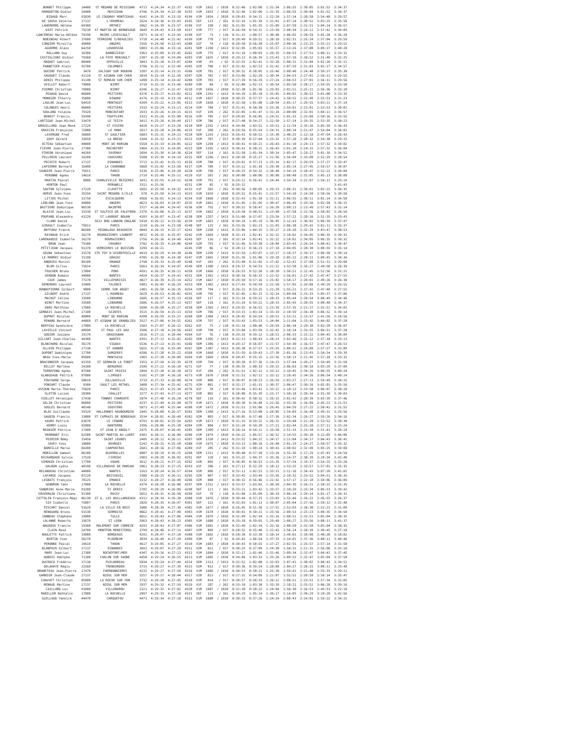| BONNET Philippe | 24400 | ST MEDARD DE MISSIDAN | 4713 | 4:24:34 | 4:22:37 | 4192 | V1M | 1652 | / 1810 | 0:32:46 | 1:02:06 | 1:31:34 | 2:06:55 | 2:30:05 | 3:01:52 | 3:34:37 |
| MARQUETON Didier | 24400 | MUSSIDAN | 4746 | 4:24:34 | 4:22:38 | 4193 | V1M | 1653 | / 1810 | 0:32:46 | 1:02:06 | 1:31:35 | 2:06:55 | 2:30:04 | 3:01:52 | 3:34:37 |
| BIDAUD Marc | 91830 | LE COUDRAY MONTCEAUX | 4142 | 4:24:35 | 4:23:19 | 4194 | V1M | 1654 | / 1810 | 0:28:03 | 0:54:11 | 1:22:20 | 1:57:14 | 2:20:50 | 2:54:48 | 3:29:57 |
| DE SOUSA Valérie | 17137 | L'HOUMEAU | 2624 | 4:24:36 | 4:23:03 | 4195 | SEF | 113 | / 161 | 0:32:16 | 1:01:39 | 1:31:01 | 2:07:14 | 2:30:52 | 3:03:25 | 3:35:56 |
| LAHERERRE Hélène | 64300 | ORTHEZ | 2662 | 4:24:39 | 4:23:57 | 4196 | V1F | 198 | / 262 | 0:31:02 | 1:01:35 | 1:31:09 | 2:07:50 | 2:31:51 | 3:04:14 | 3:36:57 |
| DIOT Patrick | 79230 | ST MARTIN DE BERNEGOUE | 3649 | 4:24:43 | 4:23:50 | 4197 | V2M | 777 | / 917 | 0:26:58 | 0:54:31 | 1:23:50 | 2:00:34 | 2:24:11 | 2:57:42 | 3:34:09 |
| LANCEREAU Marie-Hélène | 79190 | MAIRE LEVESCAULT | 2873 | 4:24:47 | 4:23:45 | 4198 | V2F | 73 | / 110 | 0:31:15 | 1:00:57 | 1:30:48 | 2:06:02 | 2:28:59 | 3:01:28 | 3:36:20 |
| BOBINEAU Albert | 37600 | FERRIERE S/BEAULIEU | 3718 | 4:24:48 | 4:22:42 | 4199 | V2M | 778 | / 917 | 0:28:49 | 0:59:51 | 1:28:18 | 2:02:31 | 2:25:24 | 2:57:04 | 3:29:59 |
| CORDIER Mireille | 49000 | ANGERS | 2556 | 4:24:50 | 4:23:43 | 4200 | V2F | 74 | / 110 | 0:28:50 | 0:56:38 | 1:25:07 | 2:00:36 | 2:23:25 | 2:55:21 | 3:29:51 |
| AGUERRE Alain | 64250 | LOUHOSSOA | 5003 | 4:25:06 | 4:23:14 | 4201 | SEM | 1290 | / 1413 | 0:32:05 | 1:05:03 | 1:35:57 | 2:13:26 | 2:37:00 | 3:09:27 | 3:40:20 |
| ROLLAND Guy | 16300 | BARBEZIEUX | 3363 | 4:25:09 | 4:23:45 | 4202 | V2M | 779 | / 917 | 0:31:10 | 1:00:03 | 1:29:35 | 2:04:53 | 2:27:51 | 3:00:11 | 3:33:32 |
| CASTIGLIONI Didier | 79360 | LA FOYE MONJAULT | 2307 | 4:25:10 | 4:24:04 | 4203 | V1M | 1655 | / 1810 | 0:29:13 | 0:56:39 | 1:23:43 | 1:57:10 | 2:18:52 | 2:51:40 | 3:32:25 |
| MAQUET Gabriel | 80400 | EPPEVILLE | 3843 | 4:25:10 | 4:23:07 | 4204 | V3M | 83 | / 92 | 0:32:55 | 1:02:41 | 1:32:20 | 2:08:31 | 2:31:04 | 3:02:20 | 3:35:11 |
| PANNETIER Alain | 92700 | COLOMBES | 3796 | 4:25:11 | 4:22:49 | 4205 | V2M | 780 | / 917 | 0:32:42 | 1:02:22 | 1:31:42 | 2:07:29 | 2:31:03 | 3:02:17 | 3:34:57 |
| DUCERF Patrick | 3470 | SALIGNY SUR ROUDON | 3287 | 4:25:14 | 4:23:31 | 4206 | V2M | 781 | / 917 | 0:30:32 | 0:58:05 | 1:25:46 | 2:00:40 | 2:24:40 | 2:59:27 | 3:35:38 |
| SAUQUET Claude | 41110 | ST AIGNAN SUR CHER | 3834 | 4:25:14 | 4:22:56 | 4207 | V2M | 782 | / 917 | 0:33:06 | 1:02:20 | 1:30:34 | 2:04:53 | 2:27:01 | 2:56:11 | 3:29:55 |
| DENIS Philippe | 41140 | ST ROMAIN SUR CHER | 1490 | 4:25:14 | 4:24:42 | 4208 | V2M | 783 | / 917 | 0:27:39 | 0:56:29 | 1:27:24 | 2:04:53 | 2:27:01 | 2:56:11 | 3:29:56 |
| VEILLET Robert | 79000 | NIORT | 3710 | 4:25:15 | 4:23:46 | 4209 | V3M | 84 | / 92 | 0:32:00 | 1:02:13 | 1:30:54 | 2:05:50 | 2:28:17 | 2:59:55 | 3:33:58 |
| PIERRE Christian | 79000 | NIORT | 4246 | 4:25:17 | 4:22:47 | 4210 | V1M | 1656 | / 1810 | 0:32:38 | 1:01:36 | 1:29:03 | 2:02:51 | 2:25:21 | 2:56:36 | 3:33:10 |
| PEUAUD David | 86000 | POITIERS | 4376 | 4:25:17 | 4:23:02 | 4211 | SEM | 1291 | / 1413 | 0:34:29 | 1:05:18 | 1:35:05 | 2:09:02 | 2:30:52 | 3:01:00 | 3:33:35 |
| MONNIER Thierry | 35800 | DINARD | 4176 | 4:25:19 | 4:23:10 | 4212 | V1M | 1657 | / 1810 | 0:30:55 | 0:57:37 | 1:24:42 | 1:58:52 | 2:22:49 | 2:55:53 | 3:31:23 |
| LAULHE Jean-Luc | 64410 | MONTAGUT | 4349 | 4:25:22 | 4:23:05 | 4213 | V1M | 1658 | / 1810 | 0:32:50 | 1:01:08 | 1:28:54 | 2:05:17 | 2:29:55 | 3:03:21 | 3:37:14 |
| COLONGES Henri | 86000 | POITIERS | 3333 | 4:25:24 | 4:23:13 | 4214 | V2M | 784 | / 917 | 0:31:41 | 0:58:38 | 1:25:36 | 1:59:01 | 2:21:01 | 2:53:53 | 3:30:01 |
| SOULARD Yolaine | 79320 | MONCOUTANT | 2933 | 4:25:26 | 4:24:15 | 4215 | V1F | 199 | / 262 | 0:32:05 | 1:01:47 | 1:31:24 | 2:08:00 | 2:32:01 | 3:04:11 | 3:36:57 |
| BENOIT Francis | 59390 | TOUFFLERS | 3331 | 4:25:26 | 4:25:00 | 4216 | V2M | 785 | / 917 | 0:28:02 | 0:56:05 | 1:24:52 | 2:01:33 | 2:25:08 | 2:58:16 | 3:33:55 |
| LARTIGUE Jean-Michel | 33470 | LE TEICH | 3411 | 4:25:26 | 4:24:49 | 4217 | V2M | 786 | / 917 | 0:27:48 | 0:54:27 | 1:22:50 | 1:57:14 | 2:19:35 | 2:53:35 | 3:30:23 |
| DROUILLARD Jean-René | 17220 | ST VIVIEN | 4420 | 4:25:27 | 4:23:24 | 4218 | SEM | 1292 | / 1413 | 0:34:04 | 1:03:51 | 1:33:51 | 2:11:54 | 2:35:26 | 3:05:59 | 3:36:43 |
| GRASSIN Françoise | 72000 | LE MANS | 2617 | 4:25:28 | 4:24:06 | 4219 | V1F | 200 | / 262 | 0:29:56 | 0:55:54 | 1:24:31 | 2:00:14 | 2:21:47 | 2:54:04 | 3:34:01 |
| LAVERGNE Fred | 36800 | ST GAULTIER | 5603 | 4:25:31 | 4:24:21 | 4220 | SEM | 1293 | / 1413 | 0:26:41 | 0:50:52 | 1:15:30 | 1:48:25 | 2:12:18 | 2:47:54 | 3:26:43 |
| GOUY Gérard | 33650 | LA BREDE | 3344 | 4:25:32 | 4:23:21 | 4221 | V2M | 787 | / 917 | 0:30:39 | 0:57:04 | 1:23:32 | 1:57:10 | 2:20:32 | 2:54:38 | 3:29:15 |
| OCTEAU Sébastien | 40000 | MONT DE MARSAN | 5550 | 4:25:33 | 4:24:05 | 4222 | SEM | 1294 | / 1413 | 0:30:41 | 0:58:21 | 1:26:43 | 2:01:10 | 2:24:13 | 2:57:32 | 3:34:02 |
| FIEVRE Jean-Pierre | 17300 | ROCHEFORT | 5464 | 4:25:33 | 4:24:05 | 4223 | SEM | 1295 | / 1413 | 0:30:41 | 0:58:21 | 1:26:43 | 2:01:10 | 2:24:15 | 2:57:32 | 3:34:04 |
| PINSON Véronique | 44260 | SAVENAY | 2694 | 4:25:39 | 4:24:36 | 4224 | SEF | 114 | / 161 | 0:31:58 | 1:01:34 | 1:30:14 | 2:05:47 | 2:29:27 | 3:01:16 | 3:34:51 |
| PELLERIN Laurent | 16200 | CHASSORS | 5580 | 4:25:39 | 4:24:19 | 4225 | SEM | 1296 | / 1413 | 0:28:58 | 0:55:27 | 1:21:56 | 1:56:04 | 2:19:00 | 2:52:29 | 3:28:54 |
| PECOSTE Robert | 17137 | ESNANDES | 3713 | 4:25:41 | 4:25:13 | 4226 | V2M | 788 | / 917 | 0:29:01 | 0:57:23 | 1:25:14 | 2:02:17 | 2:29:59 | 2:57:27 | 3:33:47 |
| LAPIERRE Bernard | 16400 | LA COURONNE | 3660 | 4:25:42 | 4:23:50 | 4227 | V2M | 789 | / 917 | 0:33:12 | 1:01:39 | 1:29:30 | 2:05:14 | 2:27:45 | 2:59:57 | 3:34:07 |
| SAUNIER Jean-Pierre | 75011 | PARIS | 3136 | 4:25:46 | 4:24:28 | 4228 | V2M | 790 | / 917 | 0:28:23 | 0:54:32 | 1:20:40 | 1:54:19 | 2:18:47 | 2:52:22 | 3:28:04 |
| PERONNE Agnès | 14610 | THAON | 2719 | 4:25:49 | 4:25:11 | 4229 | V1F | 201 | / 262 | 0:30:08 | 1:00:06 | 1:30:08 | 2:08:48 | 2:32:05 | 3:05:13 | 3:38:08 |
| MARTIN Pascal | 8000 | CHARLEVILLE MEZIERES | 3431 | 4:25:55 | 4:24:52 | 4230 | V2M | 791 | / 917 | 0:29:12 | 0:56:41 | 1:24:44 | 1:59:34 | 2:22:07 | 2:54:11 | 3:29:19 |
| HENTON Paul | | PERUWELZ | 3311 | 4:25:56 | | 4231 | V3M | 85 | / 92 | 0:29:12 | | | | | | 3:41:43 |
| SAUTON Sylviane | 17220 | CLAVETTE | 2692 | 4:25:58 | 4:24:32 | 4232 | V1F | 202 | / 262 | 0:30:56 | 1:00:05 | 1:29:23 | 2:06:31 | 2:30:01 | 3:02:22 | 3:36:35 |
| HERVE Jean-Yves | 35250 | SAINT MEDARD S/ILLE | 578 | 4:25:59 | 4:24:13 | 4233 | V1M | 1659 | / 1810 | 0:29:52 | 0:55:41 | 1:21:57 | 1:54:10 | 2:14:58 | 2:50:56 | 3:30:58 |
| LITJOS Michel | 31750 | ESCALQUENS | 4568 | 4:26:01 | 4:24:13 | 4234 | V1M | 1660 | / 1810 | 0:32:43 | 1:01:39 | 1:31:11 | 2:06:55 | 2:30:11 | 3:01:14 | 3:34:58 |
| LEBLOND Jean-Yves | 49000 | ANGERS | 4623 | 4:26:03 | 4:24:07 | 4235 | V1M | 1661 | / 1810 | 0:31:45 | 1:01:05 | 1:30:47 | 2:06:45 | 2:29:56 | 3:02:58 | 3:36:15 |
| BASTIERE Dominique | 86530 | NAINTRE | 3727 | 4:26:04 | 4:24:47 | 4236 | V2M | 792 | / 917 | 0:30:22 | 0:58:47 | 1:26:20 | 2:00:13 | 2:23:49 | 2:57:43 | 3:32:14 |
| BLAISE Jean-Luc | 33330 | ST SULPICE DE FALEYREN | 2378 | 4:26:06 | 4:25:13 | 4237 | V1M | 1662 | / 1810 | 0:24:58 | 0:48:51 | 1:13:48 | 1:47:58 | 2:12:56 | 2:50:02 | 3:28:56 |
| POUPARD Alexandre | 41220 | ST LAURENT NOUAN | 4103 | 4:26:07 | 4:23:47 | 4238 | SEM | 1297 | / 1413 | 0:31:00 | 0:57:07 | 1:23:54 | 1:57:22 | 2:20:16 | 2:51:35 | 3:29:41 |
| CLARK David | | SE22 8HD LONDON ENGLAN | 5410 | 4:26:12 | 4:23:56 | 4239 | V1M | 1663 | / 1810 | 0:34:24 | 1:05:19 | 1:36:05 | 2:12:43 | 2:36:02 | 3:06:39 | 3:37:47 |
| GIRAULT Isabelle | 75013 | PARIS | 1210 | 4:26:14 | 4:23:58 | 4240 | SEF | 115 | / 161 | 0:33:26 | 1:02:23 | 1:31:03 | 2:06:38 | 2:29:41 | 3:02:11 | 3:35:37 |
| BEFFARA Franck | 86500 | MIGNALOUX BEAUVOIR | 4049 | 4:26:15 | 4:25:17 | 4241 | SEM | 1298 | / 1413 | 0:33:06 | 1:04:35 | 1:35:27 | 2:10:20 | 2:32:29 | 3:03:47 | 3:38:53 |
| RAYNAUD Erick | 16270 | ROUMAZIERES LOUBERT | 4812 | 4:26:15 | 4:25:07 | 4242 | V1M | 1664 | / 1810 | 0:32:15 | 1:02:41 | 1:32:22 | 2:10:02 | 2:34:05 | 3:06:35 | 3:39:32 |
| LARENAUDIE Isabelle | 16270 | ROUMAZIERES | 2756 | 4:26:16 | 4:24:49 | 4243 | SEF | 116 | / 161 | 0:32:14 | 1:02:41 | 1:32:22 | 2:10:02 | 2:34:05 | 3:06:35 | 3:39:32 |
| BRUN Jean | 79180 | CHAURAY | 3782 | 4:26:19 | 4:24:06 | 4244 | V2M | 793 | / 917 | 0:31:46 | 0:59:30 | 1:28:04 | 2:03:43 | 2:26:54 | 3:00:41 | 3:34:47 |
| PETITJEAN Jacques | 91370 | VERRIERES LE BUISSON | 3299 | 4:26:21 | | 4245 | V3M | 86 | / 92 | 0:28:13 | 0:56:23 | 1:27:10 | 2:04:05 | 2:28:30 | 3:00:59 | 3:35:14 |
| GEUNA Sébastien | 31570 | STE FOY D'AIGREFEUILLE | 4419 | 4:26:29 | 4:24:38 | 4246 | SEM | 1299 | / 1413 | 0:32:59 | 1:03:07 | 1:33:17 | 2:10:27 | 2:34:37 | 3:06:58 | 3:38:14 |
| LE MARREC Didier | 31190 | GRAZAC | 4785 | 4:26:30 | 4:24:30 | 4247 | V1M | 1665 | / 1810 | 0:31:36 | 1:01:06 | 1:29:18 | 2:05:22 | 2:28:11 | 3:00:45 | 3:34:34 |
| ANDRIEU Muriel | 84100 | ORANGE | 2798 | 4:26:33 | 4:25:49 | 4248 | V1F | 203 | / 262 | 0:25:48 | 0:51:02 | 1:17:42 | 1:52:41 | 2:17:08 | 2:51:31 | 3:29:00 |
| BLUM Gilles | 75014 | PARIS | 5663 | 4:26:34 | 4:24:47 | 4249 | SEM | 1300 | / 1413 | 0:29:37 | 0:54:53 | 1:21:12 | 1:53:58 | 2:16:27 | 2:49:58 | 3:26:39 |
| FOUCHER Bruno | 17800 | PONS | 4591 | 4:26:35 | 4:26:11 | 4250 | V1M | 1666 | / 1810 | 0:26:53 | 0:52:26 | 1:18:20 | 1:50:51 | 2:12:45 | 2:52:56 | 3:31:21 |
| VERDON Romain | 44000 | NANTES | 4424 | 4:26:37 | 4:24:41 | 4251 | SEM | 1301 | / 1413 | 0:30:16 | 0:56:32 | 1:22:52 | 1:56:01 | 2:17:42 | 2:47:47 | 3:27:55 |
| CAVE James | 77270 | VILLEPARISIS | 4827 | 4:26:39 | 4:25:14 | 4252 | V1M | 1667 | / 1810 | 0:29:50 | 0:57:16 | 1:25:02 | 1:58:17 | 2:20:01 | 2:49:26 | 3:26:38 |
| DEMERENS Laurent | 33400 | TALENCE | 5481 | 4:26:45 | 4:26:29 | 4253 | SEM | 1302 | / 1413 | 0:27:43 | 0:54:59 | 1:22:58 | 1:57:02 | 2:19:08 | 2:49:29 | 3:26:55 |
| RONDEPIERRE Gilbert | 9000 | SERRE SUR ARGET | 1481 | 4:26:50 | 4:26:35 | 4254 | V2M | 794 | / 917 | 0:26:22 | 0:53:25 | 1:21:20 | 1:55:21 | 2:17:42 | 2:47:48 | 3:27:55 |
| GILBERT André | 17137 | L'HOUMEAU | 3629 | 4:26:53 | 4:26:02 | 4255 | V2M | 795 | / 917 | 0:32:05 | 1:02:13 | 1:32:14 | 2:09:04 | 2:33:33 | 3:05:37 | 3:37:06 |
| MACHUT Céline | 33500 | LIBOURNE | 2605 | 4:26:57 | 4:25:13 | 4256 | SEF | 117 | / 161 | 0:31:24 | 0:59:22 | 1:28:33 | 2:05:44 | 2:28:54 | 3:00:49 | 3:34:46 |
| BINET Martine | 33500 | LIBOURNE | 2606 | 4:26:57 | 4:25:13 | 4257 | SEF | 118 | / 161 | 0:31:24 | 0:59:22 | 1:28:33 | 2:05:45 | 2:28:55 | 3:00:48 | 3:34:37 |
| ENOU Matthieu | 17000 | LA ROCHELLE | 5690 | 4:26:58 | 4:25:27 | 4258 | SEM | 1303 | / 1413 | 0:29:55 | 0:56:52 | 1:23:39 | 1:57:35 | 2:21:27 | 2:55:51 | 3:34:01 |
| GERNAIS Jean-Michel | 17100 | SAINTES | 3515 | 4:26:59 | 4:25:13 | 4259 | V2M | 796 | / 917 | 0:33:15 | 1:03:24 | 1:33:19 | 2:10:59 | 2:34:38 | 3:06:32 | 3:39:14 |
| DUPRAT Nicolas | 40000 | MONT DE MARSAN | 4208 | 4:26:59 | 4:25:22 | 4260 | SEM | 1304 | / 1413 | 0:28:42 | 0:54:54 | 1:20:51 | 1:53:21 | 2:13:57 | 2:41:56 | 3:18:56 |
| PENARD Bernard | 44860 | ST AIGNAN DE GRANDLIEU | 3527 | 4:27:06 | 4:24:55 | 4261 | V2M | 797 | / 917 | 0:33:43 | 1:03:53 | 1:34:04 | 2:11:04 | 2:33:42 | 3:04:02 | 3:37:28 |
| BERTEAU Geneviève | 17000 | LA ROCHELLE | 2583 | 4:27:07 | 4:26:12 | 4262 | V2F | 75 | / 110 | 0:31:14 | 1:00:40 | 1:29:59 | 2:06:34 | 2:29:30 | 3:02:20 | 3:36:07 |
| LAVIELLE Vincent | 40990 | ST PAUL LES DAX | 3506 | 4:27:10 | 4:24:56 | 4263 | V2M | 798 | / 917 | 0:33:04 | 1:03:59 | 1:32:42 | 2:10:14 | 2:33:55 | 3:04:51 | 3:37:28 |
| GODIER Josiane | 33170 | GRADIGNAN | 2616 | 4:27:11 | 4:26:44 | 4264 | V2F | 76 | / 110 | 0:29:33 | 0:59:12 | 1:28:51 | 2:06:33 | 2:31:22 | 3:04:45 | 3:38:04 |
| GILCART Jean-Charles | 44300 | NANTES | 4391 | 4:27:12 | 4:25:42 | 4265 | SEM | 1305 | / 1413 | 0:32:13 | 1:00:43 | 1:28:23 | 2:02:46 | 2:25:12 | 2:57:18 | 3:33:13 |
| BLANCHARD Nicolas | 36170 | VIGOUX | 5536 | 4:27:13 | 4:25:41 | 4266 | SEM | 1306 | / 1413 | 0:29:17 | 0:56:07 | 1:21:57 | 1:54:30 | 2:16:57 | 2:47:47 | 3:26:53 |
| ALLOIN Philippe | 17138 | ST XANDRE | 5655 | 4:27:16 | 4:25:49 | 4267 | SEM | 1307 | / 1413 | 0:30:38 | 0:57:57 | 1:25:55 | 2:00:52 | 2:24:09 | 2:57:27 | 3:33:09 |
| DUPONT Dominique | 17700 | SURGERES | 4286 | 4:27:20 | 4:25:22 | 4268 | V1M | 1668 | / 1810 | 0:31:59 | 0:59:43 | 1:27:30 | 2:01:36 | 2:23:43 | 2:54:54 | 3:29:39 |
| NEAU Yves-Marie | 85600 | MONTAIGU | 1981 | 4:27:20 | 4:26:09 | 4269 | V1M | 1669 | / 1810 | 0:28:47 | 0:55:15 | 1:22:56 | 1:58:13 | 2:21:45 | 2:57:18 | 3:33:32 |
| BRACONNIER Jacques | 41350 | ST GERMAIN LA FORET | 3353 | 4:27:20 | 4:25:35 | 4270 | V2M | 799 | / 917 | 0:30:28 | 0:57:36 | 1:24:23 | 1:57:44 | 2:20:27 | 2:54:49 | 3:31:58 |
| BILLAT Marlène | 24100 | BERGERAC | 2599 | 4:27:22 | 4:26:10 | 4271 | V2F | 77 | / 110 | 0:30:35 | 1:00:33 | 1:29:15 | 2:06:03 | 2:30:10 | 3:03:29 | 3:37:09 |
| TERREFOND Agnès | 87500 | SAINT YRIEIX | 2844 | 4:27:28 | 4:26:20 | 4272 | V1F | 204 | / 262 | 0:31:51 | 1:02:12 | 1:33:12 | 2:10:45 | 2:34:26 | 3:06:55 | 3:40:24 |
| GLANGEAUD Patrick | 87000 | LIMOGES | 5102 | 4:27:28 | 4:26:20 | 4273 | V1M | 1670 | / 1810 | 0:31:51 | 1:02:12 | 1:33:12 | 2:10:45 | 2:34:26 | 3:06:54 | 3:40:24 |
| FOUCHARD Serge | 50610 | JULLOUVILLE | 3719 | 4:27:33 | 4:26:08 | 4274 | V2M | 800 | / 917 | 0:30:07 | 0:58:23 | 1:26:59 | 2:03:27 | 2:27:13 | 2:59:49 | 3:34:15 |
| PONSART Claude | 8300 | SAULT LES RETHEL | 3488 | 4:27:34 | 4:25:42 | 4275 | V2M | 801 | / 917 | 0:32:17 | 1:01:31 | 1:30:37 | 2:06:47 | 2:30:16 | 3:02:01 | 3:35:56 |
| ASSOUN Marie-Thérèse | 75020 | PARIS | 2623 | 4:27:43 | 4:25:34 | 4276 | V2F | 78 | / 110 | 0:33:44 | 1:03:41 | 1:33:22 | 2:10:12 | 2:33:58 | 3:06:07 | 3:38:28 |
| GLOTIN Lucien | 28300 | CHALLET | 3277 | 4:27:43 | 4:27:13 | 4277 | V2M | 802 | / 917 | 0:28:00 | 0:55:39 | 1:23:17 | 1:58:18 | 2:20:34 | 2:55:39 | 3:30:03 |
| VIOLLET Véronique | 17430 | TONNAY CHARENTE | 2874 | 4:27:48 | 4:26:28 | 4278 | SEF | 119 | / 161 | 0:30:42 | 0:58:32 | 1:26:15 | 2:01:42 | 2:28:39 | 3:03:39 | 3:37:46 |
| GELIN Christian | 86000 | POITIERS | 4237 | 4:27:49 | 4:25:48 | 4279 | V1M | 1671 | / 1810 | 0:30:30 | 0:56:48 | 1:22:56 | 1:55:36 | 2:16:09 | 2:45:22 | 3:21:53 |
| SOULES Bernard | 40140 | SOUSTONS | 5073 | 4:27:49 | 4:25:44 | 4280 | V1M | 1672 | / 1810 | 0:31:51 | 1:01:06 | 1:29:45 | 2:04:59 | 2:27:22 | 2:58:42 | 3:31:55 |
| BLAS Guillaume | 59320 | HALLENNES HAUBOURDIN | 2445 | 4:28:00 | 4:26:57 | 4281 | SEM | 1308 | / 1413 | 0:27:16 | 0:53:08 | 1:20:05 | 1:54:09 | 2:16:48 | 2:49:31 | 3:25:56 |
| GAUDIN Francis | 33880 | ST CAPRAIS DE BORDEAUX | 3534 | 4:28:01 | 4:26:49 | 4282 | V2M | 803 | / 917 | 0:30:05 | 0:57:48 | 1:27:36 | 2:02:34 | 2:26:27 | 2:59:26 | 3:34:16 |
| VAURS Patrick | 63670 | LE CENDRE | 4791 | 4:28:01 | 4:25:54 | 4283 | V1M | 1673 | / 1810 | 0:31:33 | 0:59:22 | 1:26:32 | 1:59:48 | 2:21:20 | 2:53:52 | 3:30:38 |
| HERRY Louis | 92000 | NANTERRE | 3396 | 4:28:06 | 4:25:38 | 4284 | V2M | 804 | / 917 | 0:31:24 | 0:59:20 | 1:27:21 | 2:02:44 | 2:25:20 | 2:57:11 | 3:33:24 |
| REGNIER Patrice | 17400 | ST JEAN D'ANGELY | 2475 | 4:28:07 | 4:26:45 | 4285 | SEM | 1309 | / 1413 | 0:28:14 | 0:54:11 | 1:19:50 | 1:51:33 | 2:13:34 | 2:51:41 | 3:28:10 |
| VROMANDT Eric | 62580 | SAINT MARTIN AU LAERT | 4301 | 4:28:11 | 4:26:04 | 4286 | V1M | 1674 | / 1810 | 0:34:22 | 1:05:57 | 1:36:52 | 2:14:55 | 2:39:20 | 3:12:05 | 3:44:06 |
| POIRIER Rémy | 33450 | SAINT LOUBES | 2405 | 4:28:12 | 4:26:11 | 4287 | SEM | 1310 | / 1413 | 0:33:52 | 1:04:37 | 1:34:17 | 2:11:04 | 2:34:17 | 3:04:43 | 3:36:41 |
| JAVEY Yves | 18000 | BOURGES | 5242 | 4:28:15 | 4:25:58 | 4288 | V1M | 1675 | / 1810 | 0:33:13 | 1:00:16 | 1:26:48 | 2:01:19 | 2:24:27 | 2:58:57 | 3:35:32 |
| BAREILLE Marie | 84200 | CARPENTRAS | 2681 | 4:28:16 | 4:27:06 | 4289 | V1F | 205 | / 262 | 0:31:10 | 1:00:24 | 1:30:43 | 2:08:02 | 2:32:49 | 3:05:25 | 3:39:08 |
| MORILLON Samuel | 86180 | BUXEROLLES | 4087 | 4:28:19 | 4:26:25 | 4290 | SEM | 1311 | / 1413 | 0:30:48 | 0:57:30 | 1:23:24 | 1:55:36 | 2:17:29 | 2:47:43 | 3:24:54 |
| RICHARDAUD Sylvie | 17520 | CIERZAC | 2903 | 4:28:20 | 4:26:02 | 4291 | SEF | 120 | / 161 | 0:33:22 | 1:04:37 | 1:35:36 | 2:14:37 | 2:38:20 | 3:10:34 | 3:42:48 |
| SIMONIN Christian | 17700 | VOUHE | 3612 | 4:28:21 | 4:27:15 | 4292 | V2M | 805 | / 917 | 0:30:05 | 0:56:53 | 1:23:35 | 1:57:24 | 2:19:37 | 2:54:25 | 3:32:26 |
| DALBON Lydie | 40190 | VILLENEUVE DE MARSAN | 2861 | 4:28:23 | 4:27:25 | 4293 | V1F | 206 | / 262 | 0:27:12 | 0:52:29 | 1:18:12 | 1:53:25 | 2:19:57 | 2:57:01 | 3:35:35 |
| RELANDEAU Christian | 44000 | NANTES | 3163 | 4:28:24 | 4:26:57 | 4294 | V2M | 806 | / 917 | 0:32:11 | 1:02:53 | 1:33:15 | 2:11:16 | 2:34:43 | 3:07:20 | 3:41:02 |
| LAFARGE Jacques | 87220 | BOISSEUIL | 3380 | 4:28:25 | 4:26:11 | 4295 | V2M | 807 | / 917 | 0:33:42 | 1:03:49 | 1:33:56 | 2:10:32 | 2:33:52 | 3:04:51 | 3:36:35 |
| LESBATS François | 78125 | EMANCE | 3132 | 4:28:27 | 4:26:48 | 4296 | V2M | 808 | / 917 | 0:30:32 | 0:56:46 | 1:22:42 | 1:57:17 | 2:22:18 | 2:58:06 | 3:36:09 |
| GENDRON Yann | 17000 | LA ROCHELLE | 4374 | 4:28:28 | 4:26:08 | 4297 | SEM | 1312 | / 1413 | 0:33:57 | 1:03:02 | 1:30:50 | 2:04:39 | 2:26:21 | 2:58:22 | 3:31:35 |
| SANDRINI Anne-Marie | 93200 | ST DENIS | 2702 | 4:28:29 | 4:26:09 | 4298 | SEF | 121 | / 161 | 0:33:21 | 1:03:42 | 1:33:57 | 2:10:29 | 2:33:34 | 3:06:53 | 3:39:42 |
| SOUVERAIN Christiane | 91300 | MASSY | 2651 | 4:28:31 | 4:26:58 | 4299 | V2F | 79 | / 110 | 0:31:04 | 1:01:04 | 1:30:19 | 2:06:14 | 2:29:14 | 3:01:17 | 3:34:31 |
| CATTOLIN François-Régi | 86130 | ST G. LES BAILLARGEAUX | 4312 | 4:28:34 | 4:26:38 | 4300 | V1M | 1676 | / 1810 | 0:30:44 | 0:57:25 | 1:23:03 | 1:55:46 | 2:16:22 | 2:45:55 | 3:26:37 |
| SIX Isabelle | 75007 | PARIS | 2826 | 4:28:35 | 4:26:47 | 4301 | SEF | 122 | / 161 | 0:32:03 | 1:01:13 | 1:30:07 | 2:05:04 | 2:27:56 | 2:59:12 | 3:32:48 |
| PISCART Daniel | 91620 | LA VILLE EN BOIS | 3986 | 4:28:39 | 4:27:30 | 4302 | V1M | 1677 | / 1810 | 0:26:45 | 0:51:36 | 1:17:52 | 1:53:03 | 2:18:38 | 2:52:21 | 3:31:09 |
| RENOUARD Bruno | 91530 | SERMAISE | 4662 | 4:28:41 | 4:27:00 | 4303 | V1M | 1678 | / 1810 | 0:30:41 | 0:58:21 | 1:25:56 | 2:00:53 | 2:25:23 | 3:00:35 | 3:34:50 |
| JANNEAU Stéphane | 19000 | TULLE | 4652 | 4:28:43 | 4:27:06 | 4304 | V1M | 1679 | / 1810 | 0:32:49 | 1:02:34 | 1:32:16 | 2:08:51 | 2:32:51 | 3:05:04 | 3:38:35 |
| LALANNE Roberto | 33670 | ST LEON | 3963 | 4:28:43 | 4:28:23 | 4305 | V1M | 1680 | / 1810 | 0:29:18 | 0:59:01 | 1:29:49 | 2:08:27 | 2:33:56 | 3:08:11 | 3:41:37 |
| NAUDOUX Francis | 19360 | MALEMONT SUR CORREZE | 4293 | 4:28:43 | 4:27:07 | 4306 | V1M | 1681 | / 1810 | 0:32:49 | 1:02:34 | 1:32:16 | 2:08:50 | 2:32:50 | 3:05:04 | 3:38:35 |
| CLAIN Rosé | 24700 | MONTPON MENESTEROL | 3799 | 4:28:46 | 4:27:12 | 4307 | V2M | 809 | / 917 | 0:28:52 | 0:55:40 | 1:22:42 | 1:56:14 | 2:18:39 | 2:49:45 | 3:27:18 |
| NOULETTE Patrick | 33000 | BORDEAUX | 4291 | 4:28:47 | 4:27:18 | 4308 | V1M | 1682 | / 1810 | 0:28:30 | 0:53:18 | 1:18:14 | 1:49:01 | 2:10:08 | 2:40:20 | 3:18:02 |
| BERTIN Yvon | 56270 | PLOEMEUR | 3839 | 4:28:49 | 4:27:28 | 4309 | V3M | 87 | / 92 | 0:34:42 | 1:06:54 | 1:37:33 | 2:14:01 | 2:37:36 | 3:08:11 | 3:40:46 |
| PERONNE Pascal | 14610 | THAON | 4617 | 4:29:05 | 4:27:27 | 4310 | V1M | 1683 | / 1810 | 0:30:43 | 0:58:55 | 1:27:27 | 2:02:55 | 2:25:57 | 2:57:14 | 3:31:50 |
| BLANPAIN Gilbert | 17137 | ESNANDES | 3691 | 4:29:07 | 4:27:20 | 4311 | V2M | 811 | / 917 | 0:30:25 | 0:57:09 | 1:24:30 | 1:58:31 | 2:21:31 | 2:56:06 | 3:32:16 |
| MARS Jean-Luc | 17300 | ROCHEFORT/MER | 4347 | 4:29:16 | 4:27:13 | 4312 | V1M | 1684 | / 1810 | 0:32:17 | 1:01:46 | 1:31:46 | 2:09:34 | 2:32:47 | 3:04:41 | 3:37:45 |
| DUBOIS Adolphe | 71100 | CHALON SUR SAONE | 4458 | 4:29:24 | 4:26:55 | 4313 | V1M | 1685 | / 1810 | 0:34:04 | 1:03:33 | 1:33:26 | 2:09:52 | 2:32:47 | 3:05:04 | 3:37:58 |
| DUCROCQ Frédéric | 17138 | PUILBOREAU | 5034 | 4:29:24 | 4:27:44 | 4314 | SEM | 1313 | / 1413 | 0:32:52 | 1:02:00 | 1:32:03 | 2:07:41 | 2:30:02 | 3:00:42 | 3:34:51 |
| DELAHAYE Régis | 22560 | TREBEURDEN | 3731 | 4:29:27 | 4:27:39 | 4315 | V2M | 812 | / 917 | 0:30:36 | 0:59:24 | 1:28:00 | 2:04:27 | 2:28:15 | 3:00:11 | 3:33:48 |
| BRUNETEAU Jean-Pierre | 17470 | CHERBONNIERES | 4232 | 4:29:27 | 4:27:54 | 4316 | V1M | 1686 | / 1810 | 0:30:53 | 0:58:21 | 1:25:38 | 1:59:41 | 2:21:48 | 2:55:33 | 3:29:11 |
| GARNIER Jean-Claude | 17137 | NIEUL SUR MER | 3257 | 4:29:27 | 4:28:44 | 4317 | V2M | 813 | / 917 | 0:27:32 | 0:54:09 | 1:21:07 | 1:55:52 | 2:20:50 | 2:56:14 | 3:35:47 |
| CHAUVET Christian | 85000 | LA ROCHE SUR YON | 3732 | 4:29:28 | 4:27:45 | 4318 | V2M | 814 | / 917 | 0:30:57 | 0:58:33 | 1:26:12 | 2:00:51 | 2:23:51 | 2:57:34 | 3:33:05 |
| RENAUD Martine | 17137 | NIEUL SUR MER | 2937 | 4:29:32 | 4:27:59 | 4319 | V1F | 207 | / 262 | 0:33:10 | 1:03:38 | 1:33:39 | 2:10:21 | 2:33:52 | 3:06:28 | 3:39:16 |
| CAILLARD Luc | 41000 | VILLEBAROU | 2221 | 4:29:32 | 4:27:02 | 4320 | V1M | 1687 | / 1810 | 0:31:30 | 0:58:22 | 1:24:04 | 1:56:30 | 2:16:53 | 2:45:53 | 3:21:10 |
| RABILLER Nathalie | 17000 | LA ROCHELLE | 2897 | 4:29:33 | 4:27:18 | 4321 | SEF | 123 | / 161 | 0:34:29 | 1:05:14 | 1:36:17 | 2:14:05 | 2:38:29 | 3:10:20 | 3:42:56 |
| GUILLAUD Yannick | 44470 | CARQUEFOU | 4473 | 4:29:34 | 4:27:18 | 4322 | V1M | 1688 | / 1810 | 0:30:33 | 0:57:26 | 1:24:24 | 2:00:43 | 2:24:01 | 2:59:22 | 3:34:15 |